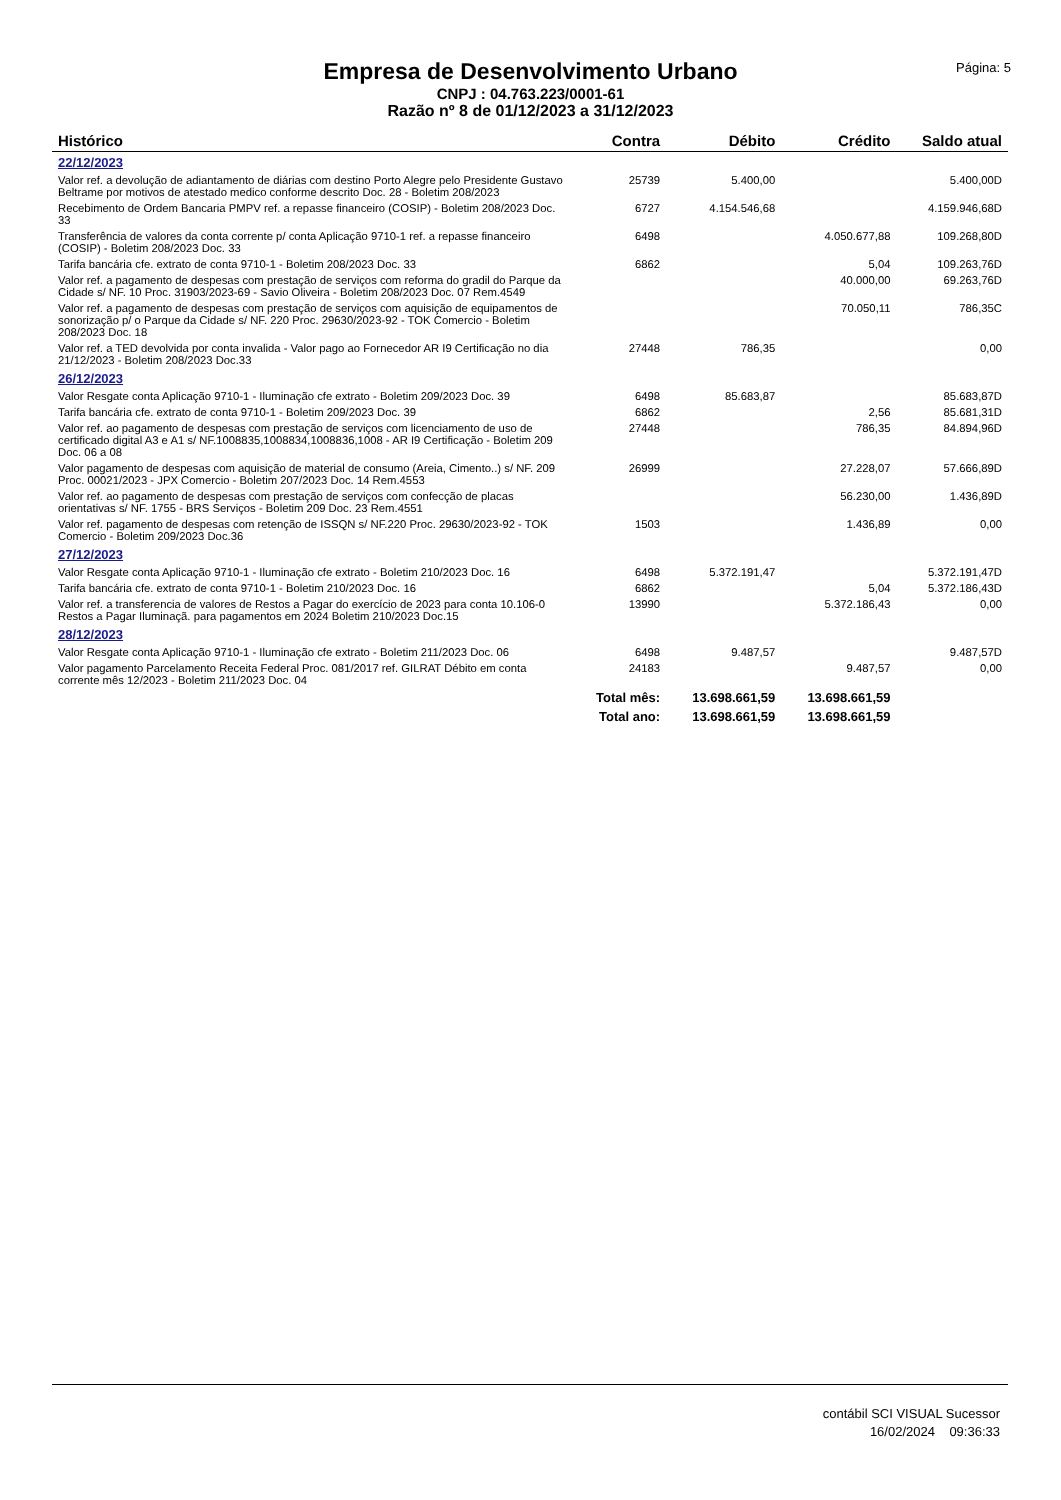Empresa de Desenvolvimento Urbano
CNPJ : 04.763.223/0001-61
Razão nº 8 de 01/12/2023 a 31/12/2023
Página: 5
| Histórico | Contra | Débito | Crédito | Saldo atual |
| --- | --- | --- | --- | --- |
| 22/12/2023 | | | | |
| Valor ref. a devolução de adiantamento de diárias com destino Porto Alegre pelo Presidente Gustavo Beltrame por motivos de atestado medico conforme descrito Doc. 28 - Boletim 208/2023 | 25739 | 5.400,00 | | 5.400,00D |
| Recebimento de Ordem Bancaria PMPV ref. a repasse financeiro (COSIP) - Boletim 208/2023 Doc. 33 | 6727 | 4.154.546,68 | | 4.159.946,68D |
| Transferência de valores da conta corrente p/ conta Aplicação 9710-1 ref. a repasse financeiro (COSIP) - Boletim 208/2023 Doc. 33 | 6498 | | 4.050.677,88 | 109.268,80D |
| Tarifa bancária cfe. extrato de conta 9710-1 - Boletim 208/2023 Doc. 33 | 6862 | | 5,04 | 109.263,76D |
| Valor ref. a pagamento de despesas com prestação de serviços com reforma do gradil do Parque da Cidade s/ NF. 10 Proc. 31903/2023-69 - Savio Oliveira - Boletim 208/2023 Doc. 07 Rem.4549 | | | 40.000,00 | 69.263,76D |
| Valor ref. a pagamento de despesas com prestação de serviços com aquisição de equipamentos de sonorização p/ o Parque da Cidade s/ NF. 220 Proc. 29630/2023-92 - TOK Comercio - Boletim 208/2023 Doc. 18 | | | 70.050,11 | 786,35C |
| Valor ref. a TED devolvida por conta invalida - Valor pago ao Fornecedor AR I9 Certificação no dia 21/12/2023 - Boletim 208/2023 Doc.33 | 27448 | 786,35 | | 0,00 |
| 26/12/2023 | | | | |
| Valor Resgate conta Aplicação 9710-1 - Iluminação cfe extrato - Boletim 209/2023 Doc. 39 | 6498 | 85.683,87 | | 85.683,87D |
| Tarifa bancária cfe. extrato de conta 9710-1 - Boletim 209/2023 Doc. 39 | 6862 | | 2,56 | 85.681,31D |
| Valor ref. ao pagamento de despesas com prestação de serviços com licenciamento de uso de certificado digital A3 e A1 s/ NF.1008835,1008834,1008836,1008 - AR I9 Certificação - Boletim 209 Doc. 06 a 08 | 27448 | | 786,35 | 84.894,96D |
| Valor pagamento de despesas com aquisição de material de consumo (Areia, Cimento..) s/ NF. 209 Proc. 00021/2023 - JPX Comercio - Boletim 207/2023 Doc. 14 Rem.4553 | 26999 | | 27.228,07 | 57.666,89D |
| Valor ref. ao pagamento de despesas com prestação de serviços com confecção de placas orientativas s/ NF. 1755 - BRS Serviços - Boletim 209 Doc. 23 Rem.4551 | | | 56.230,00 | 1.436,89D |
| Valor ref. pagamento de despesas com retenção de ISSQN s/ NF.220 Proc. 29630/2023-92 - TOK Comercio - Boletim 209/2023 Doc.36 | 1503 | | 1.436,89 | 0,00 |
| 27/12/2023 | | | | |
| Valor Resgate conta Aplicação 9710-1 - Iluminação cfe extrato - Boletim 210/2023 Doc. 16 | 6498 | 5.372.191,47 | | 5.372.191,47D |
| Tarifa bancária cfe. extrato de conta 9710-1 - Boletim 210/2023 Doc. 16 | 6862 | | 5,04 | 5.372.186,43D |
| Valor ref. a transferencia de valores de Restos a Pagar do exercício de 2023 para conta 10.106-0 Restos a Pagar Iluminaçã. para pagamentos em 2024 Boletim 210/2023 Doc.15 | 13990 | | 5.372.186,43 | 0,00 |
| 28/12/2023 | | | | |
| Valor Resgate conta Aplicação 9710-1 - Iluminação cfe extrato - Boletim 211/2023 Doc. 06 | 6498 | 9.487,57 | | 9.487,57D |
| Valor pagamento Parcelamento Receita Federal Proc. 081/2017 ref. GILRAT Débito em conta corrente mês 12/2023 - Boletim 211/2023 Doc. 04 | 24183 | | 9.487,57 | 0,00 |
| | Total mês: | 13.698.661,59 | 13.698.661,59 | |
| | Total ano: | 13.698.661,59 | 13.698.661,59 | |
contábil SCI VISUAL Sucessor
16/02/2024 09:36:33